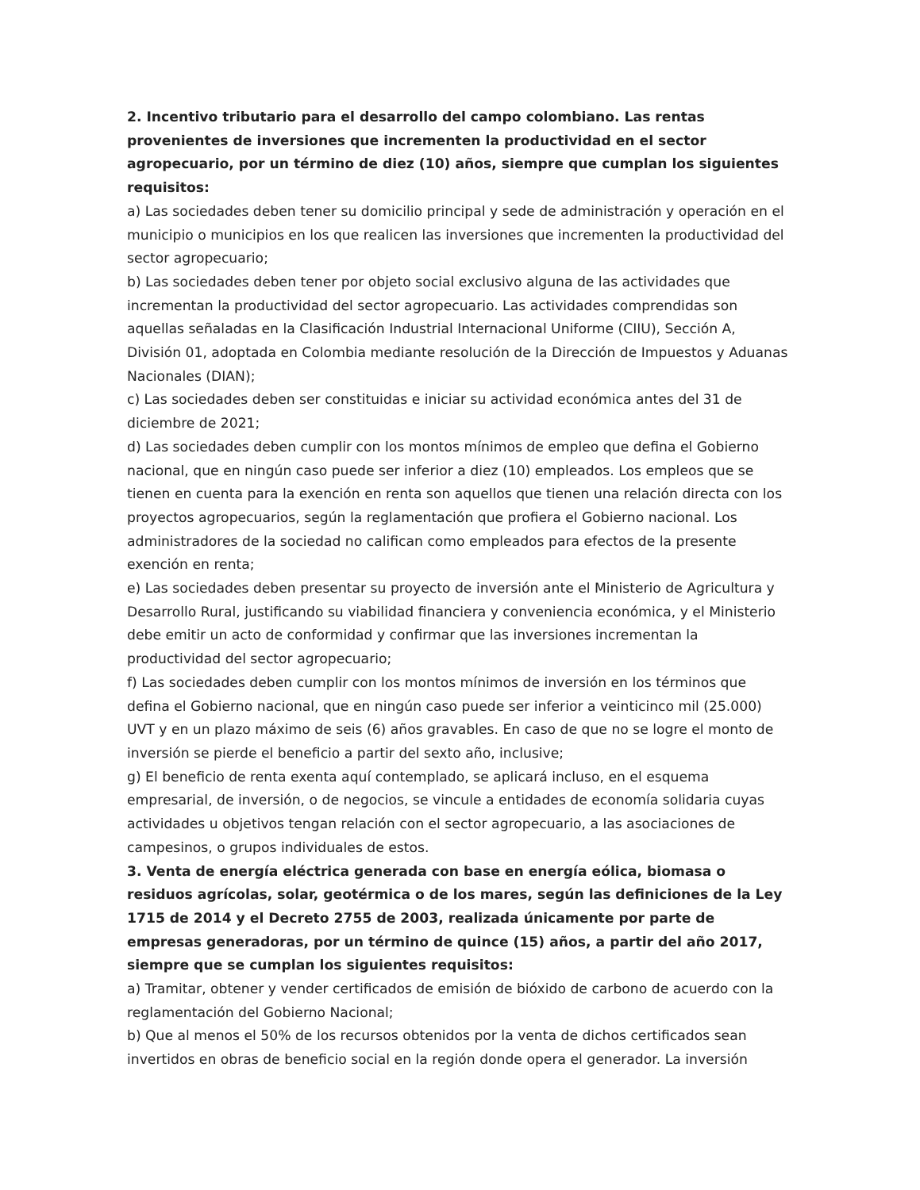2. Incentivo tributario para el desarrollo del campo colombiano. Las rentas provenientes de inversiones que incrementen la productividad en el sector agropecuario, por un término de diez (10) años, siempre que cumplan los siguientes requisitos:
a) Las sociedades deben tener su domicilio principal y sede de administración y operación en el municipio o municipios en los que realicen las inversiones que incrementen la productividad del sector agropecuario;
b) Las sociedades deben tener por objeto social exclusivo alguna de las actividades que incrementan la productividad del sector agropecuario. Las actividades comprendidas son aquellas señaladas en la Clasificación Industrial Internacional Uniforme (CIIU), Sección A, División 01, adoptada en Colombia mediante resolución de la Dirección de Impuestos y Aduanas Nacionales (DIAN);
c) Las sociedades deben ser constituidas e iniciar su actividad económica antes del 31 de diciembre de 2021;
d) Las sociedades deben cumplir con los montos mínimos de empleo que defina el Gobierno nacional, que en ningún caso puede ser inferior a diez (10) empleados. Los empleos que se tienen en cuenta para la exención en renta son aquellos que tienen una relación directa con los proyectos agropecuarios, según la reglamentación que profiera el Gobierno nacional. Los administradores de la sociedad no califican como empleados para efectos de la presente exención en renta;
e) Las sociedades deben presentar su proyecto de inversión ante el Ministerio de Agricultura y Desarrollo Rural, justificando su viabilidad financiera y conveniencia económica, y el Ministerio debe emitir un acto de conformidad y confirmar que las inversiones incrementan la productividad del sector agropecuario;
f) Las sociedades deben cumplir con los montos mínimos de inversión en los términos que defina el Gobierno nacional, que en ningún caso puede ser inferior a veinticinco mil (25.000) UVT y en un plazo máximo de seis (6) años gravables. En caso de que no se logre el monto de inversión se pierde el beneficio a partir del sexto año, inclusive;
g) El beneficio de renta exenta aquí contemplado, se aplicará incluso, en el esquema empresarial, de inversión, o de negocios, se vincule a entidades de economía solidaria cuyas actividades u objetivos tengan relación con el sector agropecuario, a las asociaciones de campesinos, o grupos individuales de estos.
3. Venta de energía eléctrica generada con base en energía eólica, biomasa o residuos agrícolas, solar, geotérmica o de los mares, según las definiciones de la Ley 1715 de 2014 y el Decreto 2755 de 2003, realizada únicamente por parte de empresas generadoras, por un término de quince (15) años, a partir del año 2017, siempre que se cumplan los siguientes requisitos:
a) Tramitar, obtener y vender certificados de emisión de bióxido de carbono de acuerdo con la reglamentación del Gobierno Nacional;
b) Que al menos el 50% de los recursos obtenidos por la venta de dichos certificados sean invertidos en obras de beneficio social en la región donde opera el generador. La inversión